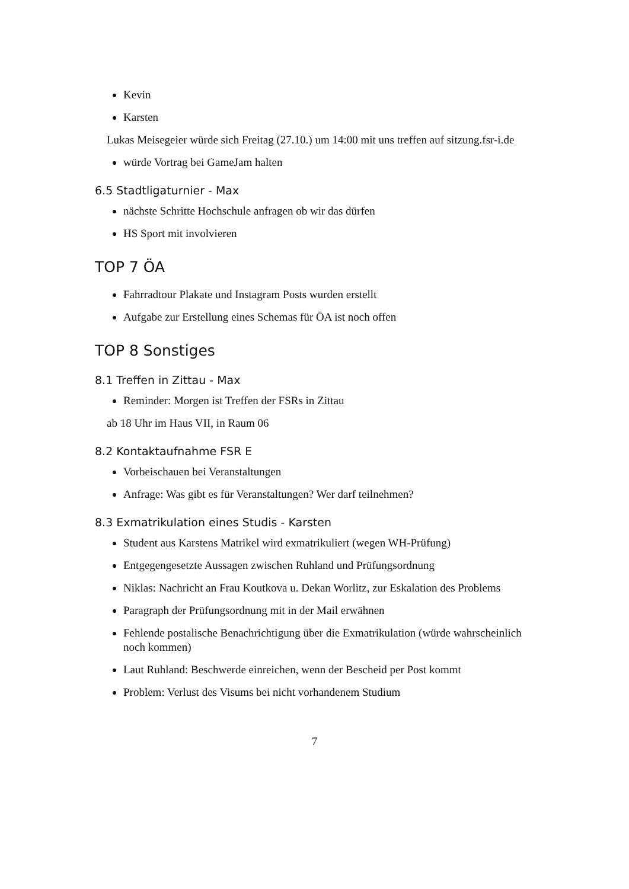Kevin
Karsten
Lukas Meisegeier würde sich Freitag (27.10.) um 14:00 mit uns treffen auf sitzung.fsr-i.de
würde Vortrag bei GameJam halten
6.5 Stadtligaturnier - Max
nächste Schritte Hochschule anfragen ob wir das dürfen
HS Sport mit involvieren
TOP 7 ÖA
Fahrradtour Plakate und Instagram Posts wurden erstellt
Aufgabe zur Erstellung eines Schemas für ÖA ist noch offen
TOP 8 Sonstiges
8.1 Treffen in Zittau - Max
Reminder: Morgen ist Treffen der FSRs in Zittau
ab 18 Uhr im Haus VII, in Raum 06
8.2 Kontaktaufnahme FSR E
Vorbeischauen bei Veranstaltungen
Anfrage: Was gibt es für Veranstaltungen? Wer darf teilnehmen?
8.3 Exmatrikulation eines Studis - Karsten
Student aus Karstens Matrikel wird exmatrikuliert (wegen WH-Prüfung)
Entgegengesetzte Aussagen zwischen Ruhland und Prüfungsordnung
Niklas: Nachricht an Frau Koutkova u. Dekan Worlitz, zur Eskalation des Problems
Paragraph der Prüfungsordnung mit in der Mail erwähnen
Fehlende postalische Benachrichtigung über die Exmatrikulation (würde wahrscheinlich noch kommen)
Laut Ruhland: Beschwerde einreichen, wenn der Bescheid per Post kommt
Problem: Verlust des Visums bei nicht vorhandenem Studium
7